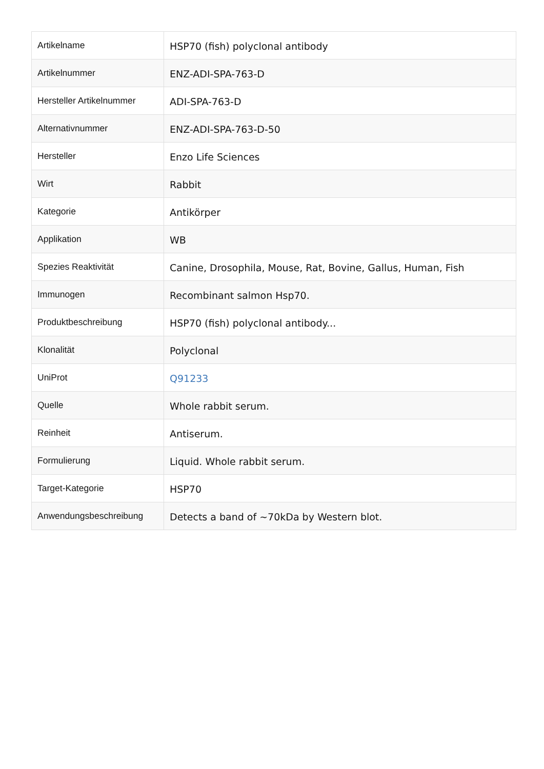| Artikelname | HSP70 (fish) polyclonal antibody |
| Artikelnummer | ENZ-ADI-SPA-763-D |
| Hersteller Artikelnummer | ADI-SPA-763-D |
| Alternativnummer | ENZ-ADI-SPA-763-D-50 |
| Hersteller | Enzo Life Sciences |
| Wirt | Rabbit |
| Kategorie | Antikörper |
| Applikation | WB |
| Spezies Reaktivität | Canine, Drosophila, Mouse, Rat, Bovine, Gallus, Human, Fish |
| Immunogen | Recombinant salmon Hsp70. |
| Produktbeschreibung | HSP70 (fish) polyclonal antibody... |
| Klonalität | Polyclonal |
| UniProt | Q91233 |
| Quelle | Whole rabbit serum. |
| Reinheit | Antiserum. |
| Formulierung | Liquid. Whole rabbit serum. |
| Target-Kategorie | HSP70 |
| Anwendungsbeschreibung | Detects a band of ~70kDa by Western blot. |